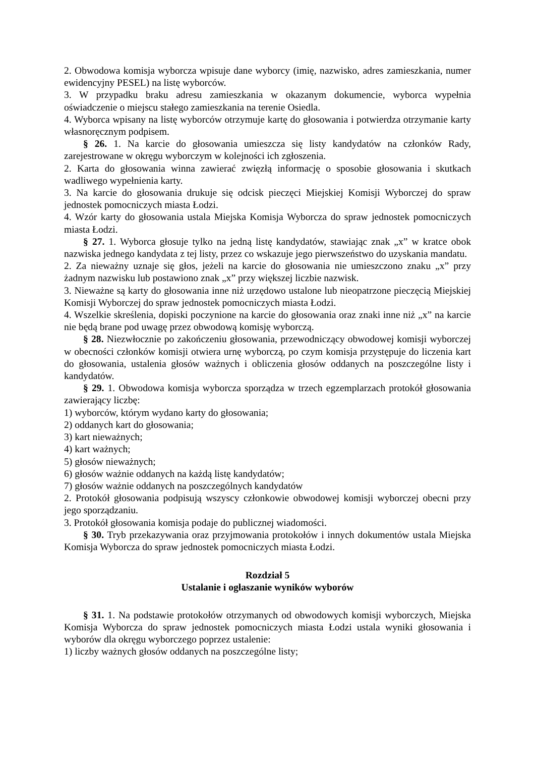2. Obwodowa komisja wyborcza wpisuje dane wyborcy (imię, nazwisko, adres zamieszkania, numer ewidencyjny PESEL) na listę wyborców.
3. W przypadku braku adresu zamieszkania w okazanym dokumencie, wyborca wypełnia oświadczenie o miejscu stałego zamieszkania na terenie Osiedla.
4. Wyborca wpisany na listę wyborców otrzymuje kartę do głosowania i potwierdza otrzymanie karty własnoręcznym podpisem.
§ 26. 1. Na karcie do głosowania umieszcza się listy kandydatów na członków Rady, zarejestrowane w okręgu wyborczym w kolejności ich zgłoszenia.
2. Karta do głosowania winna zawierać zwięzłą informację o sposobie głosowania i skutkach wadliwego wypełnienia karty.
3. Na karcie do głosowania drukuje się odcisk pieczęci Miejskiej Komisji Wyborczej do spraw jednostek pomocniczych miasta Łodzi.
4. Wzór karty do głosowania ustala Miejska Komisja Wyborcza do spraw jednostek pomocniczych miasta Łodzi.
§ 27. 1. Wyborca głosuje tylko na jedną listę kandydatów, stawiając znak „x” w kratce obok nazwiska jednego kandydata z tej listy, przez co wskazuje jego pierwszeństwo do uzyskania mandatu.
2. Za nieważny uznaje się głos, jeżeli na karcie do głosowania nie umieszczono znaku „x” przy żadnym nazwisku lub postawiono znak „x” przy większej liczbie nazwisk.
3. Nieważne są karty do głosowania inne niż urzędowo ustalone lub nieopatrzone pieczęcią Miejskiej Komisji Wyborczej do spraw jednostek pomocniczych miasta Łodzi.
4. Wszelkie skreślenia, dopiski poczynione na karcie do głosowania oraz znaki inne niż „x” na karcie nie będą brane pod uwagę przez obwodową komisję wyborczą.
§ 28. Niezwłocznie po zakończeniu głosowania, przewodniczący obwodowej komisji wyborczej w obecności członków komisji otwiera urnę wyborczą, po czym komisja przystępuje do liczenia kart do głosowania, ustalenia głosów ważnych i obliczenia głosów oddanych na poszczególne listy i kandydatów.
§ 29. 1. Obwodowa komisja wyborcza sporządza w trzech egzemplarzach protokół głosowania zawierający liczbę:
1) wyborców, którym wydano karty do głosowania;
2) oddanych kart do głosowania;
3) kart nieważnych;
4) kart ważnych;
5) głosów nieważnych;
6) głosów ważnie oddanych na każdą listę kandydatów;
7) głosów ważnie oddanych na poszczególnych kandydatów
2. Protokół głosowania podpisują wszyscy członkowie obwodowej komisji wyborczej obecni przy jego sporządzaniu.
3. Protokół głosowania komisja podaje do publicznej wiadomości.
§ 30. Tryb przekazywania oraz przyjmowania protokołów i innych dokumentów ustala Miejska Komisja Wyborcza do spraw jednostek pomocniczych miasta Łodzi.
Rozdział 5
Ustalanie i ogłaszanie wyników wyborów
§ 31. 1. Na podstawie protokołów otrzymanych od obwodowych komisji wyborczych, Miejska Komisja Wyborcza do spraw jednostek pomocniczych miasta Łodzi ustala wyniki głosowania i wyborów dla okręgu wyborczego poprzez ustalenie:
1) liczby ważnych głosów oddanych na poszczególne listy;